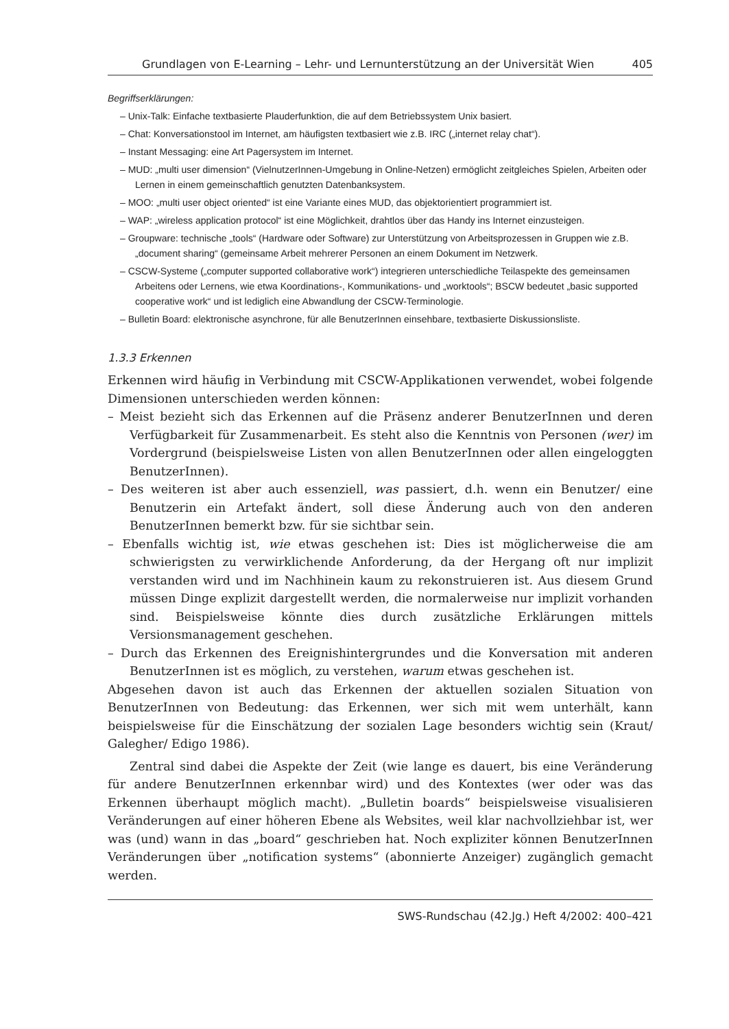Grundlagen von E-Learning – Lehr- und Lernunterstützung an der Universität Wien 405
Begriffserklärungen:
– Unix-Talk: Einfache textbasierte Plauderfunktion, die auf dem Betriebssystem Unix basiert.
– Chat: Konversationstool im Internet, am häufigsten textbasiert wie z.B. IRC („internet relay chat“).
– Instant Messaging: eine Art Pagersystem im Internet.
– MUD: „multi user dimension“ (VielnutzerInnen-Umgebung in Online-Netzen) ermöglicht zeitgleiches Spielen, Arbeiten oder Lernen in einem gemeinschaftlich genutzten Datenbanksystem.
– MOO: „multi user object oriented“ ist eine Variante eines MUD, das objektorientiert programmiert ist.
– WAP: „wireless application protocol“ ist eine Möglichkeit, drahtlos über das Handy ins Internet einzusteigen.
– Groupware: technische „tools“ (Hardware oder Software) zur Unterstützung von Arbeitsprozessen in Gruppen wie z.B. „document sharing“ (gemeinsame Arbeit mehrerer Personen an einem Dokument im Netzwerk.
– CSCW-Systeme („computer supported collaborative work“) integrieren unterschiedliche Teilaspekte des gemeinsamen Arbeitens oder Lernens, wie etwa Koordinations-, Kommunikations- und „worktools“; BSCW bedeutet „basic supported cooperative work“ und ist lediglich eine Abwandlung der CSCW-Terminologie.
– Bulletin Board: elektronische asynchrone, für alle BenutzerInnen einsehbare, textbasierte Diskussionsliste.
1.3.3 Erkennen
Erkennen wird häufig in Verbindung mit CSCW-Applikationen verwendet, wobei folgende Dimensionen unterschieden werden können:
– Meist bezieht sich das Erkennen auf die Präsenz anderer BenutzerInnen und deren Verfügbarkeit für Zusammenarbeit. Es steht also die Kenntnis von Personen (wer) im Vordergrund (beispielsweise Listen von allen BenutzerInnen oder allen eingeloggten BenutzerInnen).
– Des weiteren ist aber auch essenziell, was passiert, d.h. wenn ein Benutzer/ eine Benutzerin ein Artefakt ändert, soll diese Änderung auch von den anderen BenutzerInnen bemerkt bzw. für sie sichtbar sein.
– Ebenfalls wichtig ist, wie etwas geschehen ist: Dies ist möglicherweise die am schwierigsten zu verwirklichende Anforderung, da der Hergang oft nur implizit verstanden wird und im Nachhinein kaum zu rekonstruieren ist. Aus diesem Grund müssen Dinge explizit dargestellt werden, die normalerweise nur implizit vorhanden sind. Beispielsweise könnte dies durch zusätzliche Erklärungen mittels Versionsmanagement geschehen.
– Durch das Erkennen des Ereignishintergrundes und die Konversation mit anderen BenutzerInnen ist es möglich, zu verstehen, warum etwas geschehen ist.
Abgesehen davon ist auch das Erkennen der aktuellen sozialen Situation von BenutzerInnen von Bedeutung: das Erkennen, wer sich mit wem unterhält, kann beispielsweise für die Einschätzung der sozialen Lage besonders wichtig sein (Kraut/ Galegher/ Edigo 1986).
Zentral sind dabei die Aspekte der Zeit (wie lange es dauert, bis eine Veränderung für andere BenutzerInnen erkennbar wird) und des Kontextes (wer oder was das Erkennen überhaupt möglich macht). „Bulletin boards“ beispielsweise visualisieren Veränderungen auf einer höheren Ebene als Websites, weil klar nachvollziehbar ist, wer was (und) wann in das „board“ geschrieben hat. Noch expliziter können BenutzerInnen Veränderungen über „notification systems“ (abonnierte Anzeiger) zugänglich gemacht werden.
SWS-Rundschau (42.Jg.) Heft 4/2002: 400–421